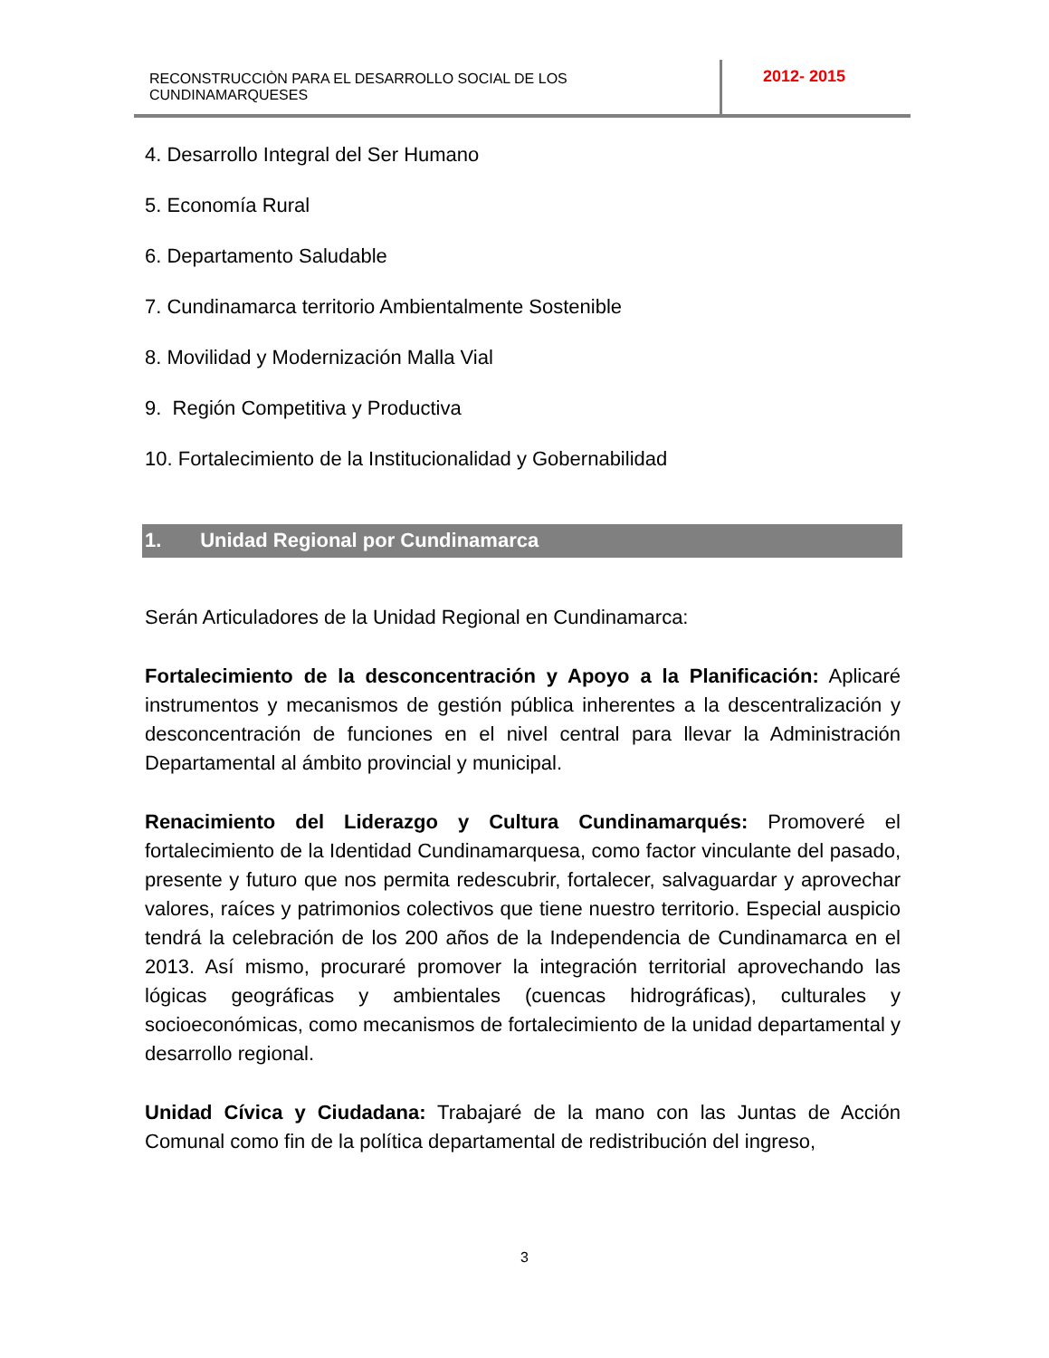RECONSTRUCCIÒN PARA EL DESARROLLO SOCIAL DE LOS CUNDINAMARQUESES
2012- 2015
4. Desarrollo Integral del Ser Humano
5. Economía Rural
6. Departamento Saludable
7. Cundinamarca territorio Ambientalmente Sostenible
8. Movilidad y Modernización Malla Vial
9. Región Competitiva y Productiva
10. Fortalecimiento de la Institucionalidad y Gobernabilidad
1. Unidad Regional por Cundinamarca
Serán Articuladores de la Unidad Regional en Cundinamarca:
Fortalecimiento de la desconcentración y Apoyo a la Planificación: Aplicaré instrumentos y mecanismos de gestión pública inherentes a la descentralización y desconcentración de funciones en el nivel central para llevar la Administración Departamental al ámbito provincial y municipal.
Renacimiento del Liderazgo y Cultura Cundinamarqués: Promoveré el fortalecimiento de la Identidad Cundinamarquesa, como factor vinculante del pasado, presente y futuro que nos permita redescubrir, fortalecer, salvaguardar y aprovechar valores, raíces y patrimonios colectivos que tiene nuestro territorio. Especial auspicio tendrá la celebración de los 200 años de la Independencia de Cundinamarca en el 2013. Así mismo, procuraré promover la integración territorial aprovechando las lógicas geográficas y ambientales (cuencas hidrográficas), culturales y socioeconómicas, como mecanismos de fortalecimiento de la unidad departamental y desarrollo regional.
Unidad Cívica y Ciudadana: Trabajaré de la mano con las Juntas de Acción Comunal como fin de la política departamental de redistribución del ingreso,
3